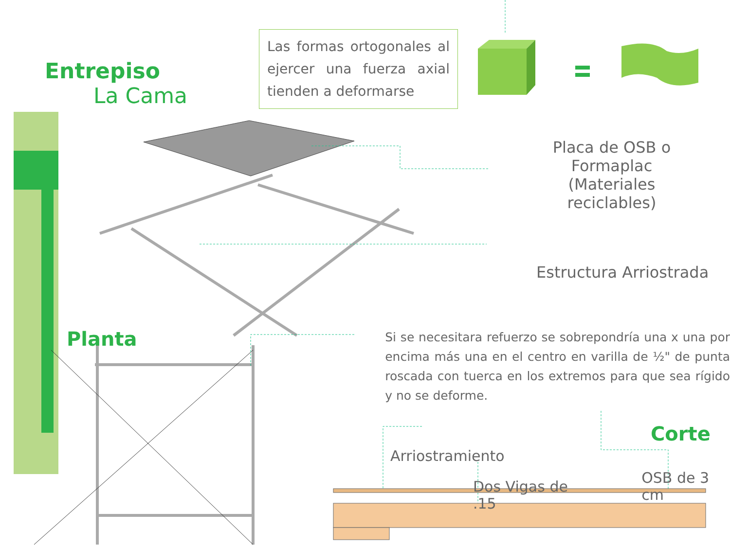Entrepiso
La Cama
Las formas ortogonales al ejercer una fuerza axial tienden a deformarse
Placa de OSB o Formaplac
(Materiales reciclables)
Estructura Arriostrada
Planta
Si se necesitara refuerzo se sobrepondría una x una por encima más una en el centro en varilla de ½" de punta roscada con tuerca en los extremos para que sea rígido y no se deforme.
Corte
Arriostramiento
Dos Vigas de .15
OSB de 3 cm